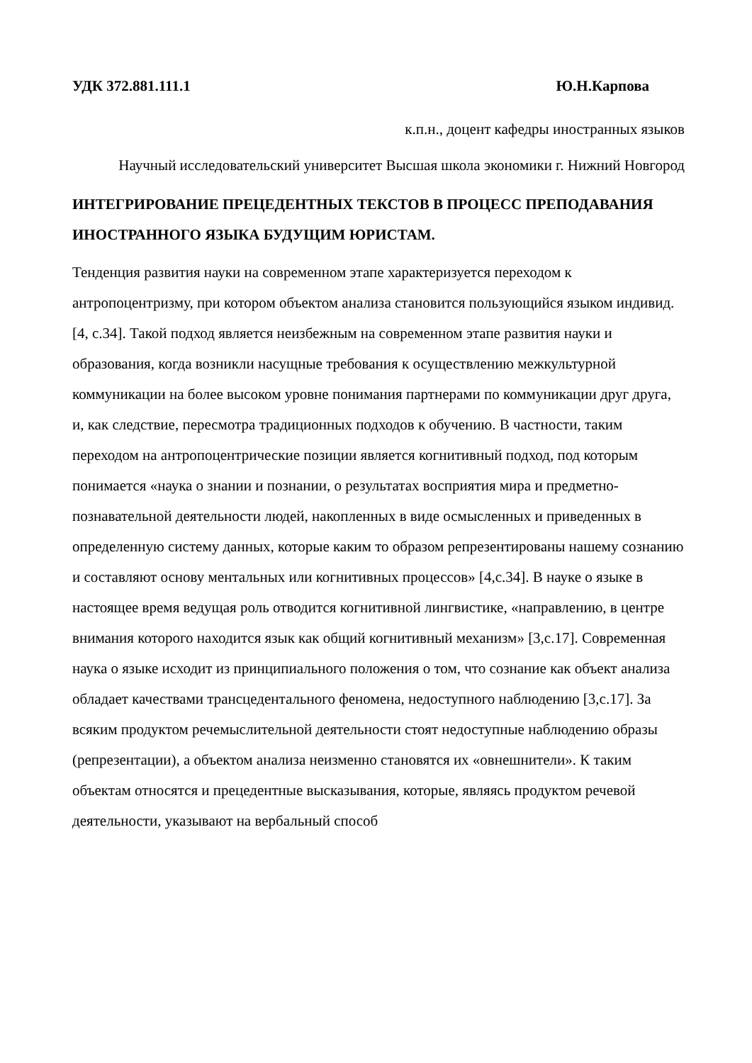УДК 372.881.111.1 Ю.Н.Карпова
к.п.н., доцент кафедры иностранных языков
Научный исследовательский университет Высшая школа экономики г. Нижний Новгород
ИНТЕГРИРОВАНИЕ ПРЕЦЕДЕНТНЫХ ТЕКСТОВ В ПРОЦЕСС ПРЕПОДАВАНИЯ ИНОСТРАННОГО ЯЗЫКА БУДУЩИМ ЮРИСТАМ.
Тенденция развития науки на современном этапе характеризуется переходом к антропоцентризму, при котором объектом анализа становится пользующийся языком индивид. [4, с.34]. Такой подход является неизбежным на современном этапе развития науки и образования, когда возникли насущные требования к осуществлению межкультурной коммуникации на более высоком уровне понимания партнерами по коммуникации друг друга, и, как следствие, пересмотра традиционных подходов к обучению. В частности, таким переходом на антропоцентрические позиции является когнитивный подход, под которым понимается «наука о знании и познании, о результатах восприятия мира и предметно-познавательной деятельности людей, накопленных в виде осмысленных и приведенных в определенную систему данных, которые каким то образом репрезентированы нашему сознанию и составляют основу ментальных или когнитивных процессов» [4,с.34]. В науке о языке в настоящее время ведущая роль отводится когнитивной лингвистике, «направлению, в центре внимания которого находится язык как общий когнитивный механизм» [3,с.17]. Современная наука о языке исходит из принципиального положения о том, что сознание как объект анализа обладает качествами трансцедентального феномена, недоступного наблюдению [3,с.17]. За всяким продуктом речемыслительной деятельности стоят недоступные наблюдению образы (репрезентации), а объектом анализа неизменно становятся их «овнешнители». К таким объектам относятся и прецедентные высказывания, которые, являясь продуктом речевой деятельности, указывают на вербальный способ